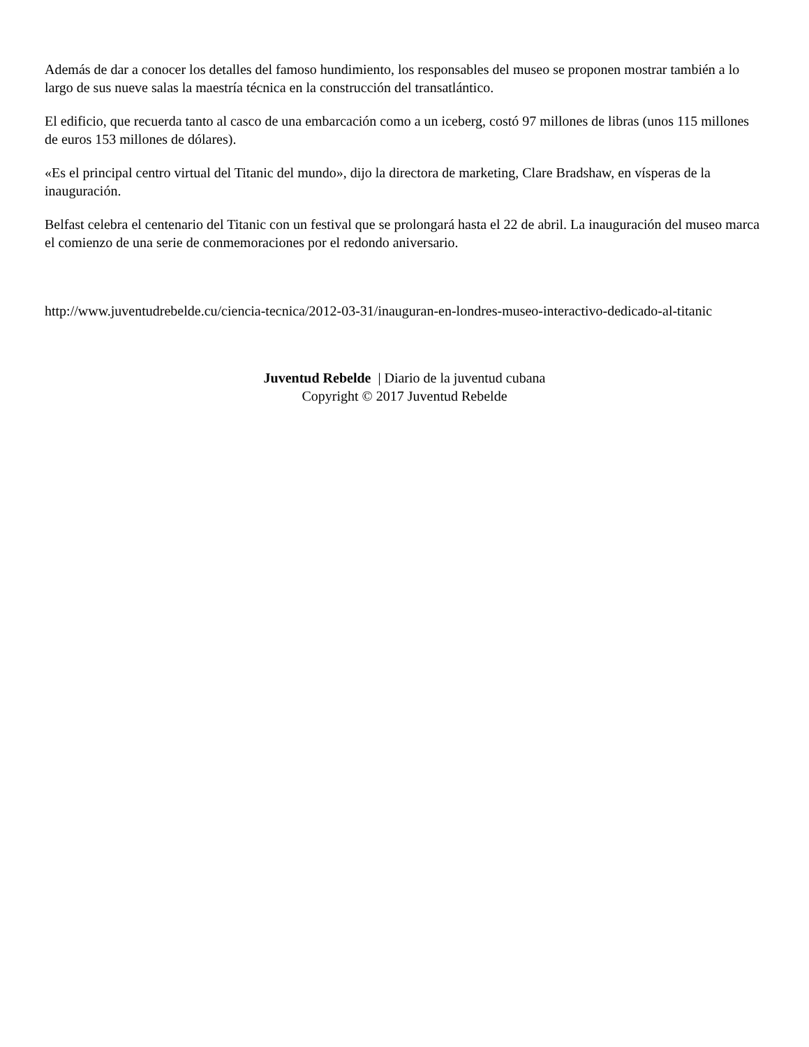Además de dar a conocer los detalles del famoso hundimiento, los responsables del museo se proponen mostrar también a lo largo de sus nueve salas la maestría técnica en la construcción del transatlántico.
El edificio, que recuerda tanto al casco de una embarcación como a un iceberg, costó 97 millones de libras (unos 115 millones de euros 153 millones de dólares).
«Es el principal centro virtual del Titanic del mundo», dijo la directora de marketing, Clare Bradshaw, en vísperas de la inauguración.
Belfast celebra el centenario del Titanic con un festival que se prolongará hasta el 22 de abril. La inauguración del museo marca el comienzo de una serie de conmemoraciones por el redondo aniversario.
http://www.juventudrebelde.cu/ciencia-tecnica/2012-03-31/inauguran-en-londres-museo-interactivo-dedicado-al-titanic
Juventud Rebelde | Diario de la juventud cubana
Copyright © 2017 Juventud Rebelde